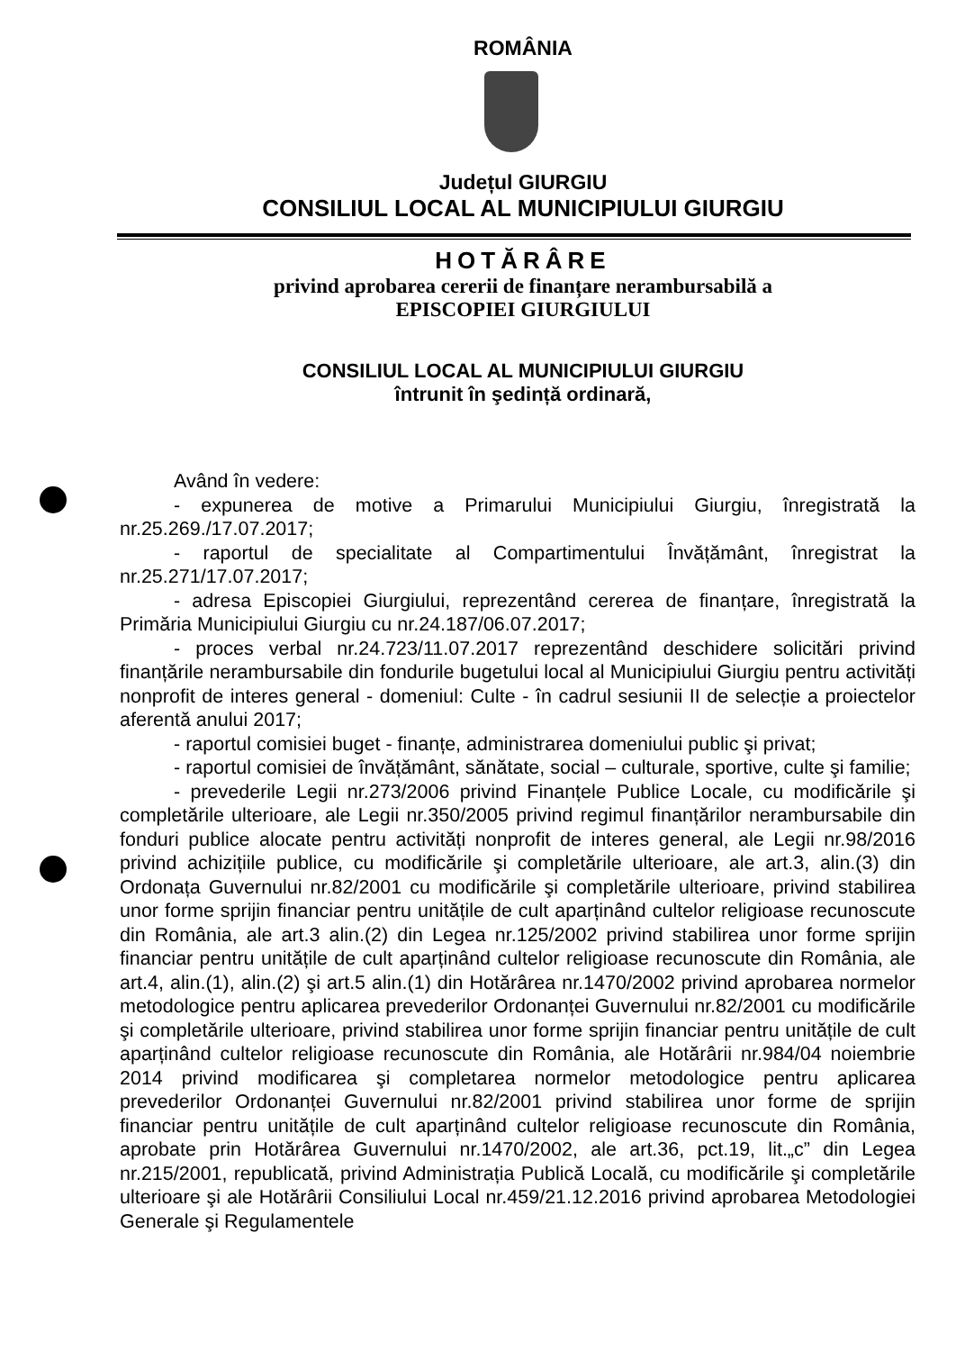ROMÂNIA
Județul GIURGIU
CONSILIUL LOCAL AL MUNICIPIULUI GIURGIU
HOTĂRÂRE
privind aprobarea cererii de finanțare nerambursabilă a
EPISCOPIEI GIURGIULUI
CONSILIUL LOCAL AL MUNICIPIULUI GIURGIU
întrunit în şedință ordinară,
Având în vedere:
- expunerea de motive a Primarului Municipiului Giurgiu, înregistrată la nr.25.269./17.07.2017;
- raportul de specialitate al Compartimentului Învățământ, înregistrat la nr.25.271/17.07.2017;
- adresa Episcopiei Giurgiului, reprezentând cererea de finanțare, înregistrată la Primăria Municipiului Giurgiu cu nr.24.187/06.07.2017;
- proces verbal nr.24.723/11.07.2017 reprezentând deschidere solicitări privind finanțările nerambursabile din fondurile bugetului local al Municipiului Giurgiu pentru activități nonprofit de interes general - domeniul: Culte - în cadrul sesiunii II de selecție a proiectelor aferentă anului 2017;
- raportul comisiei buget - finanțe, administrarea domeniului public şi privat;
- raportul comisiei de învățământ, sănătate, social – culturale, sportive, culte şi familie;
- prevederile Legii nr.273/2006 privind Finanțele Publice Locale, cu modificările şi completările ulterioare, ale Legii nr.350/2005 privind regimul finanțărilor nerambursabile din fonduri publice alocate pentru activități nonprofit de interes general, ale Legii nr.98/2016 privind achizițiile publice, cu modificările şi completările ulterioare, ale art.3, alin.(3) din Ordonața Guvernului nr.82/2001 cu modificările şi completările ulterioare, privind stabilirea unor forme sprijin financiar pentru unitățile de cult aparținând cultelor religioase recunoscute din România, ale art.3 alin.(2) din Legea nr.125/2002 privind stabilirea unor forme sprijin financiar pentru unitățile de cult aparținând cultelor religioase recunoscute din România, ale art.4, alin.(1), alin.(2) şi art.5 alin.(1) din Hotărârea nr.1470/2002 privind aprobarea normelor metodologice pentru aplicarea prevederilor Ordonanței Guvernului nr.82/2001 cu modificările şi completările ulterioare, privind stabilirea unor forme sprijin financiar pentru unitățile de cult aparținând cultelor religioase recunoscute din România, ale Hotărârii nr.984/04 noiembrie 2014 privind modificarea şi completarea normelor metodologice pentru aplicarea prevederilor Ordonanței Guvernului nr.82/2001 privind stabilirea unor forme de sprijin financiar pentru unitățile de cult aparținând cultelor religioase recunoscute din România, aprobate prin Hotărârea Guvernului nr.1470/2002, ale art.36, pct.19, lit.„c” din Legea nr.215/2001, republicată, privind Administrația Publică Locală, cu modificările şi completările ulterioare şi ale Hotărârii Consiliului Local nr.459/21.12.2016 privind aprobarea Metodologiei Generale şi Regulamentele